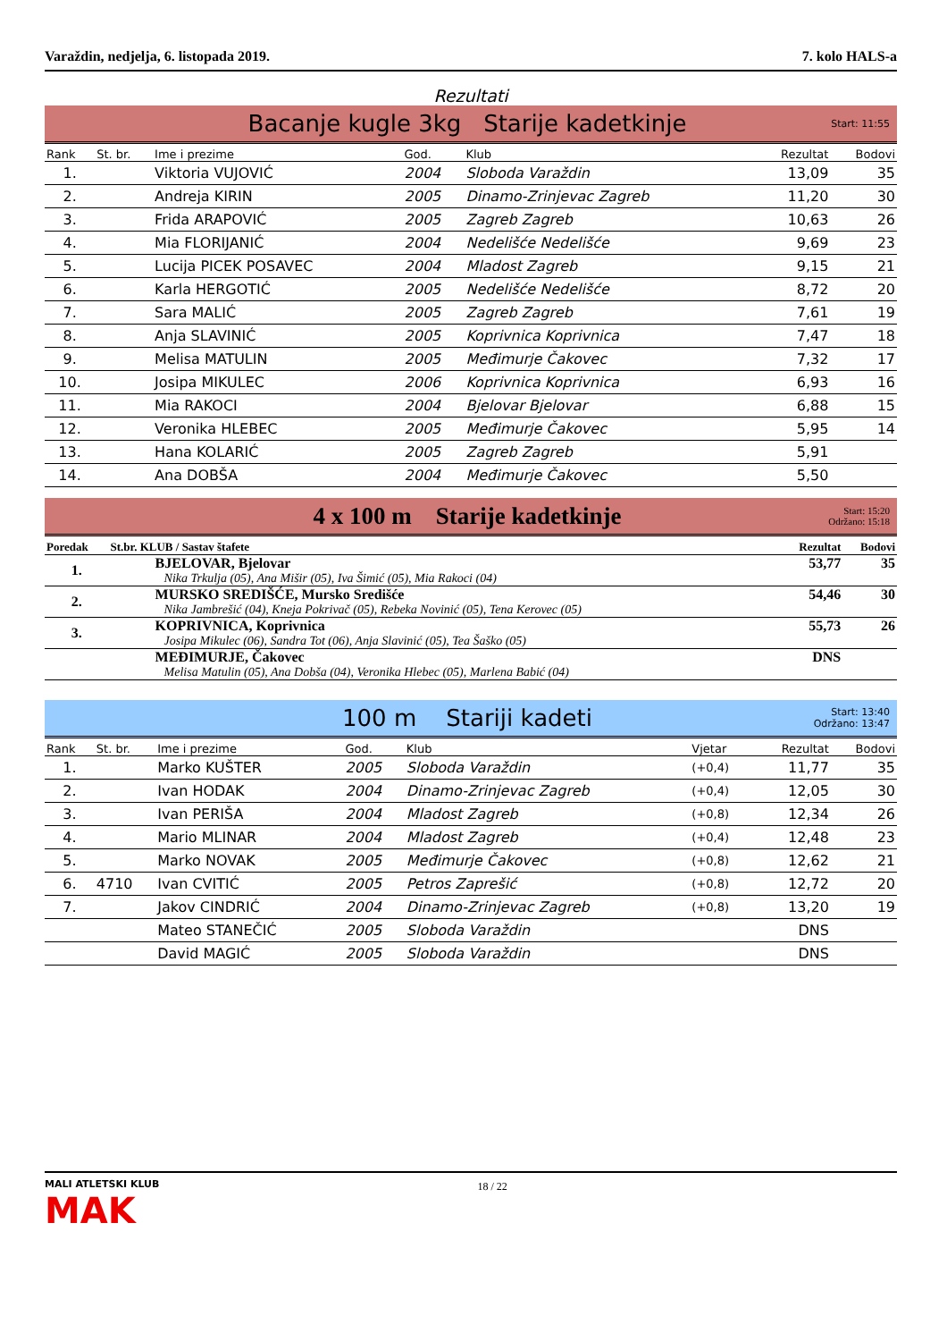Varaždin, nedjelja, 6. listopada 2019. 7. kolo HALS-a
Rezultati
Bacanje kugle 3kg Starije kadetkinje
Start: 11:55
| Rank | St. br. | Ime i prezime | God. | Klub | Rezultat | Bodovi |
| --- | --- | --- | --- | --- | --- | --- |
| 1. | | Viktoria VUJOVIĆ | 2004 | Sloboda Varaždin | 13,09 | 35 |
| 2. | | Andreja KIRIN | 2005 | Dinamo-Zrinjevac Zagreb | 11,20 | 30 |
| 3. | | Frida ARAPOVIĆ | 2005 | Zagreb Zagreb | 10,63 | 26 |
| 4. | | Mia FLORIJANIĆ | 2004 | Nedelišće Nedelišće | 9,69 | 23 |
| 5. | | Lucija PICEK POSAVEC | 2004 | Mladost Zagreb | 9,15 | 21 |
| 6. | | Karla HERGOTIĆ | 2005 | Nedelišće Nedelišće | 8,72 | 20 |
| 7. | | Sara MALIĆ | 2005 | Zagreb Zagreb | 7,61 | 19 |
| 8. | | Anja SLAVINIĆ | 2005 | Koprivnica Koprivnica | 7,47 | 18 |
| 9. | | Melisa MATULIN | 2005 | Međimurje Čakovec | 7,32 | 17 |
| 10. | | Josipa MIKULEC | 2006 | Koprivnica Koprivnica | 6,93 | 16 |
| 11. | | Mia RAKOCI | 2004 | Bjelovar Bjelovar | 6,88 | 15 |
| 12. | | Veronika HLEBEC | 2005 | Međimurje Čakovec | 5,95 | 14 |
| 13. | | Hana KOLARIĆ | 2005 | Zagreb Zagreb | 5,91 | |
| 14. | | Ana DOBŠA | 2004 | Međimurje Čakovec | 5,50 | |
4 x 100 m Starije kadetkinje
Start: 15:20
Održano: 15:18
| Poredak | St.br. KLUB / Sastav štafete | Rezultat | Bodovi |
| --- | --- | --- | --- |
| 1. | BJELOVAR, Bjelovar Nika Trkulja (05), Ana Mišir (05), Iva Šimić (05), Mia Rakoci (04) | 53,77 | 35 |
| 2. | MURSKO SREDIŠĆE, Mursko Središće Nika Jambrešić (04), Kneja Pokrivač (05), Rebeka Novinić (05), Tena Kerovec (05) | 54,46 | 30 |
| 3. | KOPRIVNICA, Koprivnica Josipa Mikulec (06), Sandra Tot (06), Anja Slavinić (05), Tea Šaško (05) | 55,73 | 26 |
| | MEĐIMURJE, Čakovec Melisa Matulin (05), Ana Dobša (04), Veronika Hlebec (05), Marlena Babić (04) | DNS | |
100 m Stariji kadeti
Start: 13:40
Održano: 13:47
| Rank | St. br. | Ime i prezime | God. | Klub | Vjetar | Rezultat | Bodovi |
| --- | --- | --- | --- | --- | --- | --- | --- |
| 1. | | Marko KUŠTER | 2005 | Sloboda Varaždin | (+0,4) | 11,77 | 35 |
| 2. | | Ivan HODAK | 2004 | Dinamo-Zrinjevac Zagreb | (+0,4) | 12,05 | 30 |
| 3. | | Ivan PERIŠA | 2004 | Mladost Zagreb | (+0,8) | 12,34 | 26 |
| 4. | | Mario MLINAR | 2004 | Mladost Zagreb | (+0,4) | 12,48 | 23 |
| 5. | | Marko NOVAK | 2005 | Međimurje Čakovec | (+0,8) | 12,62 | 21 |
| 6. | 4710 | Ivan CVITIĆ | 2005 | Petros Zaprešić | (+0,8) | 12,72 | 20 |
| 7. | | Jakov CINDRIĆ | 2004 | Dinamo-Zrinjevac Zagreb | (+0,8) | 13,20 | 19 |
| | | Mateo STANEČIĆ | 2005 | Sloboda Varaždin | | DNS | |
| | | David MAGIĆ | 2005 | Sloboda Varaždin | | DNS | |
MALI ATLETSKI KLUB
MAK
18 / 22